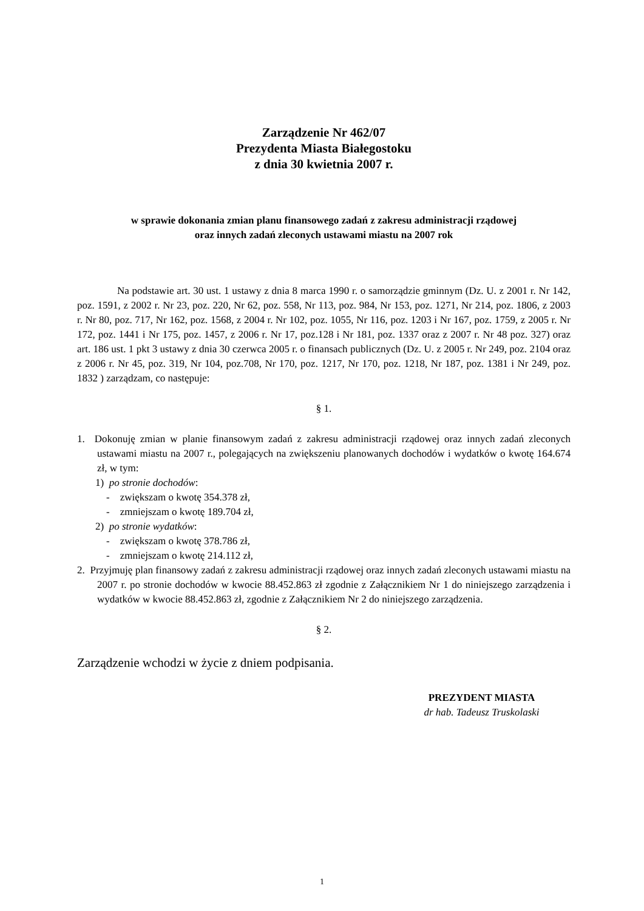Zarządzenie Nr 462/07
Prezydenta Miasta Białegostoku
z dnia 30 kwietnia 2007 r.
w sprawie dokonania zmian planu finansowego zadań z zakresu administracji rządowej
oraz innych zadań zleconych ustawami miastu na 2007 rok
Na podstawie art. 30 ust. 1 ustawy z dnia 8 marca 1990 r. o samorządzie gminnym (Dz. U. z 2001 r. Nr 142, poz. 1591, z 2002 r. Nr 23, poz. 220, Nr 62, poz. 558, Nr 113, poz. 984, Nr 153, poz. 1271, Nr 214, poz. 1806, z 2003 r. Nr 80, poz. 717, Nr 162, poz. 1568, z 2004 r. Nr 102, poz. 1055, Nr 116, poz. 1203 i Nr 167, poz. 1759, z 2005 r. Nr 172, poz. 1441 i Nr 175, poz. 1457, z 2006 r. Nr 17, poz.128 i Nr 181, poz. 1337 oraz z 2007 r. Nr 48 poz. 327) oraz art. 186 ust. 1 pkt 3 ustawy z dnia 30 czerwca 2005 r. o finansach publicznych (Dz. U. z 2005 r. Nr 249, poz. 2104 oraz z 2006 r. Nr 45, poz. 319, Nr 104, poz.708, Nr 170, poz. 1217, Nr 170, poz. 1218, Nr 187, poz. 1381 i Nr 249, poz. 1832 ) zarządzam, co następuje:
§ 1.
1. Dokonuję zmian w planie finansowym zadań z zakresu administracji rządowej oraz innych zadań zleconych ustawami miastu na 2007 r., polegających na zwiększeniu planowanych dochodów i wydatków o kwotę 164.674 zł, w tym:
1) po stronie dochodów:
- zwiększam o kwotę 354.378 zł,
- zmniejszam o kwotę 189.704 zł,
2) po stronie wydatków:
- zwiększam o kwotę 378.786 zł,
- zmniejszam o kwotę 214.112 zł,
2. Przyjmuję plan finansowy zadań z zakresu administracji rządowej oraz innych zadań zleconych ustawami miastu na 2007 r. po stronie dochodów w kwocie 88.452.863 zł zgodnie z Załącznikiem Nr 1 do niniejszego zarządzenia i wydatków w kwocie 88.452.863 zł, zgodnie z Załącznikiem Nr 2 do niniejszego zarządzenia.
§ 2.
Zarządzenie wchodzi w życie z dniem podpisania.
PREZYDENT MIASTA
dr hab. Tadeusz Truskolaski
1